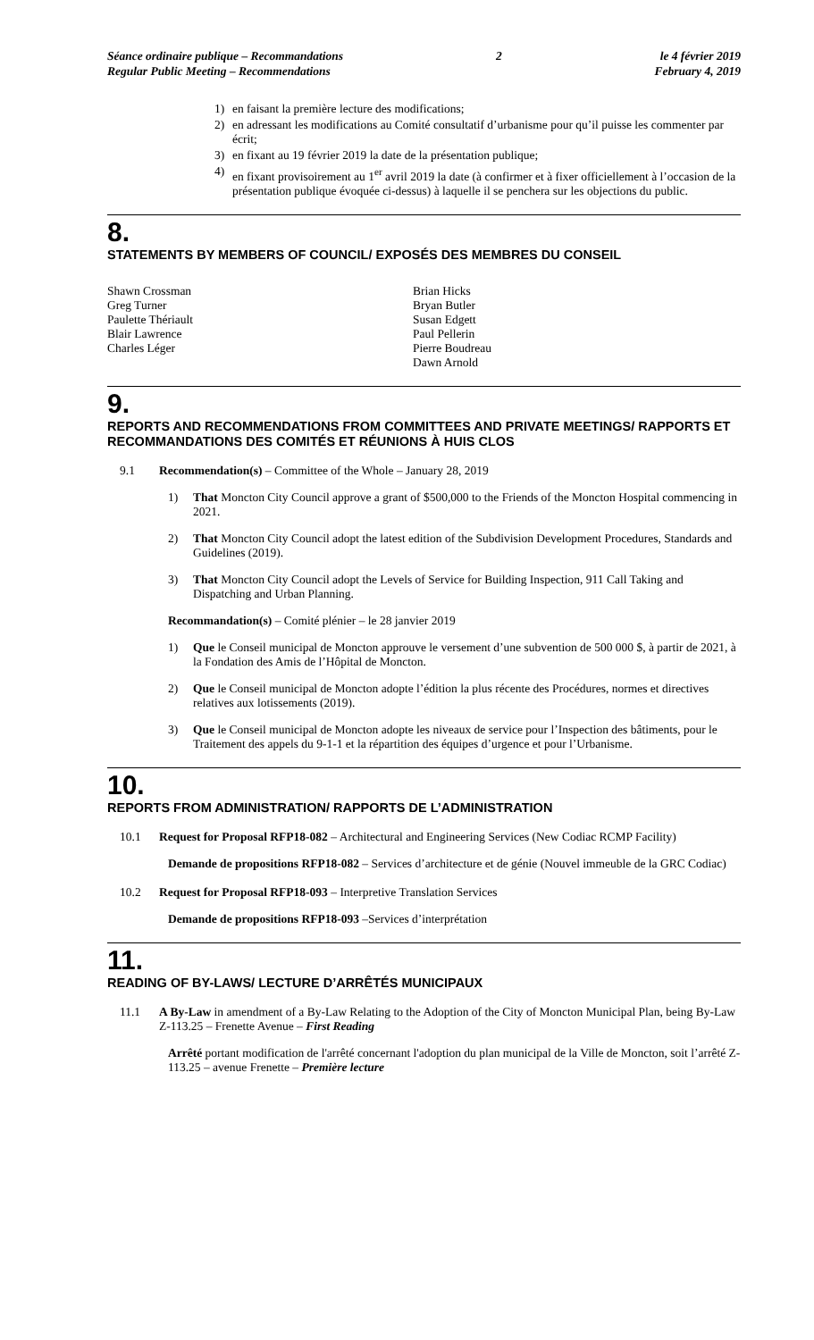Séance ordinaire publique – Recommandations
Regular Public Meeting – Recommendations
2 le 4 février 2019
February 4, 2019
1) en faisant la première lecture des modifications;
2) en adressant les modifications au Comité consultatif d’urbanisme pour qu’il puisse les commenter par écrit;
3) en fixant au 19 février 2019 la date de la présentation publique;
4) en fixant provisoirement au 1<sup>er</sup> avril 2019 la date (à confirmer et à fixer officiellement à l’occasion de la présentation publique évoquée ci-dessus) à laquelle il se penchera sur les objections du public.
8.
STATEMENTS BY MEMBERS OF COUNCIL/ EXPOSÉS DES MEMBRES DU CONSEIL
Shawn Crossman
Greg Turner
Paulette Thériault
Blair Lawrence
Charles Léger
Brian Hicks
Bryan Butler
Susan Edgett
Paul Pellerin
Pierre Boudreau
Dawn Arnold
9.
REPORTS AND RECOMMENDATIONS FROM COMMITTEES AND PRIVATE MEETINGS/ RAPPORTS ET RECOMMANDATIONS DES COMITÉS ET RÉUNIONS À HUIS CLOS
9.1
Recommendation(s) – Committee of the Whole – January 28, 2019
1)
That Moncton City Council approve a grant of $500,000 to the Friends of the Moncton Hospital commencing in 2021.
2)
That Moncton City Council adopt the latest edition of the Subdivision Development Procedures, Standards and Guidelines (2019).
3)
That Moncton City Council adopt the Levels of Service for Building Inspection, 911 Call Taking and Dispatching and Urban Planning.
Recommandation(s) – Comité plénier – le 28 janvier 2019
1)
Que le Conseil municipal de Moncton approuve le versement d’une subvention de 500 000 $, à partir de 2021, à la Fondation des Amis de l’Hôpital de Moncton.
2)
Que le Conseil municipal de Moncton adopte l’édition la plus récente des Procédures, normes et directives relatives aux lotissements (2019).
3)
Que le Conseil municipal de Moncton adopte les niveaux de service pour l’Inspection des bâtiments, pour le Traitement des appels du 9-1-1 et la répartition des équipes d’urgence et pour l’Urbanisme.
10.
REPORTS FROM ADMINISTRATION/ RAPPORTS DE L’ADMINISTRATION
10.1
Request for Proposal RFP18-082 – Architectural and Engineering Services (New Codiac RCMP Facility)
Demande de propositions RFP18-082 – Services d’architecture et de génie (Nouvel immeuble de la GRC Codiac)
10.2
Request for Proposal RFP18-093 – Interpretive Translation Services
Demande de propositions RFP18-093 –Services d’interprétation
11.
READING OF BY-LAWS/ LECTURE D’ARRÊTÉS MUNICIPAUX
11.1
A By-Law in amendment of a By-Law Relating to the Adoption of the City of Moncton Municipal Plan, being By-Law Z-113.25 – Frenette Avenue – First Reading
Arrêté portant modification de l'arrêté concernant l'adoption du plan municipal de la Ville de Moncton, soit l’arrêté Z-113.25 – avenue Frenette – Première lecture